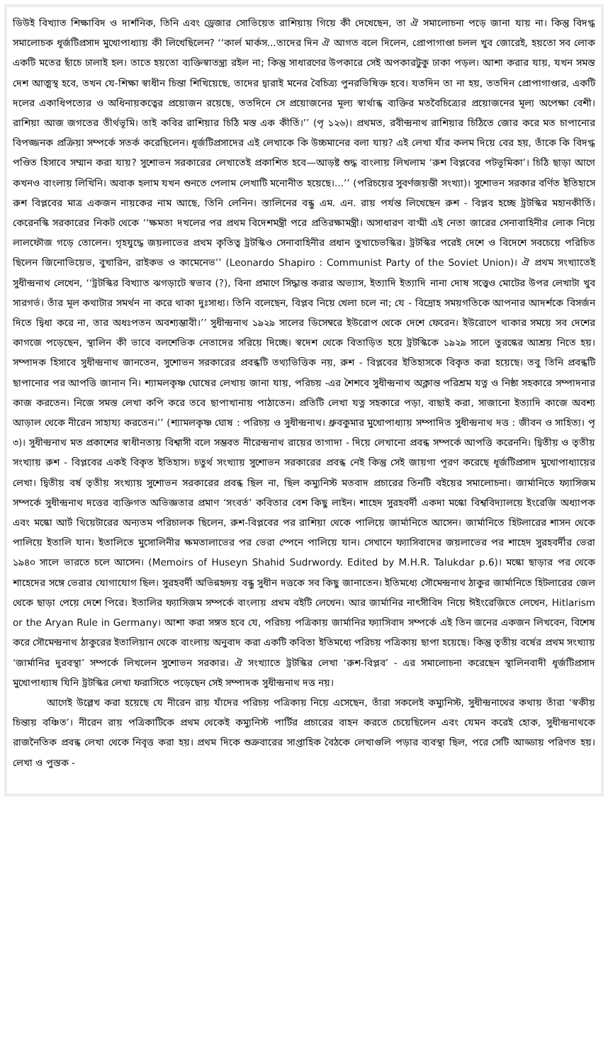ডিউই বিখ্যাত শিক্ষাবিদ ও দার্শনিক, তিনি এবং ড্রেজার সোভিয়েত রাশিয়ায় গিয়ে কী দেখেছেন, তা ঐ সমালোচনা পড়ে জানা যায় না। কিন্তু বিদগ্ধ সমালোচক ধূর্জটিপ্রসাদ মুখোপাধ্যায় কী লিখেছিলেন? ‘‘কার্ল মার্কস...তাদের দিন ঐ আগত বলে দিলেন, প্রোপাগাণ্ডা চলল খুব জোরেই, হয়তো সব লোক একটি মতের ছাঁচে ঢালাই হল। তাতে হয়তো ব্যক্তিস্বাতন্ত্র্য রইল না; কিন্তু সাধারণের উপকারে সেই অপকারটুকু ঢাকা পড়ল। আশা করার যায়, যখন সমস্ত দেশ আত্মস্থ হবে, তখন যে-শিক্ষা স্বাধীন চিন্তা শিখিয়েছে, তাদের দ্বারাই মনের বৈচিত্র্য পুনরভিষিক্ত হবে। যতদিন তা না হয়, ততদিন প্রোপাগাণ্ডার, একটি দলের একাধিপত্যের ও অধিনায়কত্বের প্রয়োজন রয়েছে, ততদিনে সে প্রয়োজনের মূল্য স্বার্থান্ধ ব্যক্তির মতবৈচিত্র্যের প্রয়োজনের মূল্য অপেক্ষা বেশী। রাশিয়া আজ জগতের তীর্থভূমি। তাই কবির রাশিয়ার চিঠি মস্ত এক কীর্তি।’’ (পৃ ১২৬)। প্রথমত, রবীন্দ্রনাথ রাশিয়ার চিঠিতে জোর করে মত চাপানোর বিপজ্জনক প্রক্রিয়া সম্পর্কে সতর্ক করেছিলেন। ধূর্জটিপ্রসাদের এই লেখাকে কি উচ্চমানের বলা যায়? এই লেখা যাঁর কলম দিয়ে বের হয়, তাঁকে কি বিদগ্ধ পণ্ডিত হিসাবে সম্মান করা যায়? সুশোভন সরকারের লেখাতেই প্রকাশিত হবে—আড়ষ্ট শুদ্ধ বাংলায় লিখলাম ‘রুশ বিপ্লবের পটভূমিকা’। চিঠি ছাড়া আগে কখনও বাংলায় লিখিনি। অবাক হলাম যখন শুনতে পেলাম লেখাটি মনোনীত হয়েছে।...’’ (পরিচয়ের সুবর্ণজয়ন্তী সংখ্যা)। সুশোভন সরকার বর্ণিত ইতিহাসে রুশ বিপ্লবের মাত্র একজন নায়কের নাম আছে, তিনি লেনিন। স্তালিনের বন্ধু এম. এন. রায় পর্যন্ত লিখেছেন রুশ - বিপ্লব হচ্ছে ট্রটস্কির মহানকীর্তি। কেরেনস্কি সরকারের নিকট থেকে ‘‘ক্ষমতা দখলের পর প্রথম বিদেশমন্ত্রী পরে প্রতিরক্ষামন্ত্রী। অসাধারণ বাগ্মী এই নেতা জারের সেনাবাহিনীর লোক নিয়ে লালফৌজ গড়ে তোলেন। গৃহযুদ্ধে জয়লাভের প্রথম কৃতিত্ব ট্রটস্কিও সেনাবাহিনীর প্রধান তুখাচেভস্কির। ট্রটস্কির পরেই দেশে ও বিদেশে সবচেয়ে পরিচিত ছিলেন জিনোভিয়েভ, বুখারিন, রাইকভ ও কামেনেভ’’ (Leonardo Shapiro : Communist Party of the Soviet Union)। ঐ প্রথম সংখ্যাতেই সুধীন্দ্রনাথ লেখেন, ‘‘ট্রটস্কির বিখ্যাত ঝগড়াটে স্বভাব (?), বিনা প্রমাণে সিদ্ধান্ত করার অভ্যাস, ইত্যাদি ইত্যাদি নানা দোষ সত্ত্বেও মোটের উপর লেখাটা খুব সারগর্ভ। তাঁর মূল কথাটার সমর্থন না করে থাকা দুঃসাধ্য। তিনি বলেছেন, বিপ্লব নিয়ে খেলা চলে না; যে - বিদ্রোহ সময়গতিকে আপনার আদর্শকে বিসর্জন দিতে দ্বিধা করে না, তার অধঃপতন অবশ্যম্ভাবী।’’ সুধীন্দ্রনাথ ১৯২৯ সালের ডিসেম্বরে ইউরোপ থেকে দেশে ফেরেন। ইউরোপে থাকার সময়ে সব দেশের কাগজে পড়েছেন, স্থালিন কী ভাবে বলশেভিক নেতাদের সরিয়ে দিচ্ছে। স্বদেশ থেকে বিতাড়িত হয়ে ট্রটস্কিকে ১৯২৯ সালে তুরস্কের আশ্রয় নিতে হয়। সম্পাদক হিসাবে সুধীন্দ্রনাথ জানতেন, সুশোভন সরকারের প্রবন্ধটি তথ্যভিত্তিক নয়, রুশ - বিপ্লবের ইতিহাসকে বিকৃত করা হয়েছে। তবু তিনি প্রবন্ধটি ছাপানোর পর আপত্তি জানান নি। শ্যামলকৃষ্ণ ঘোষের লেখায় জানা যায়, পরিচয় -এর শৈশবে সুধীন্দ্রনাথ অক্লান্ত পরিশ্রম যত্ন ও নিষ্ঠা সহকারে সম্পাদনার কাজ করতেন। নিজে সমস্ত লেখা কপি করে তবে ছাপাখানায় পাঠাতেন। প্রতিটি লেখা যত্ন সহকারে পড়া, বাছাই করা, সাজানো ইত্যাদি কাজে অবশ্য আড়াল থেকে নীরেন সাহায্য করতেন।’’ (শ্যামলকৃষ্ণ ঘোষ : পরিচয় ও সুধীন্দ্রনাথ। ধ্রুবকুমার মুখোপাধ্যায় সম্পাদিত সুধীন্দ্রনাথ দত্ত : জীবন ও সাহিত্য। পৃ ৩)। সুধীন্দ্রনাথ মত প্রকাশের স্বাধীনতায় বিশ্বাসী বলে সম্ভবত নীরেন্দ্রনাথ রায়ের তাগাদা - দিয়ে লেখানো প্রবন্ধ সম্পর্কে আপত্তি করেননি। দ্বিতীয় ও তৃতীয় সংখ্যায় রুশ - বিপ্লবের একই বিকৃত ইতিহাস। চতুর্থ সংখ্যায় সুশোভন সরকারের প্রবন্ধ নেই কিন্তু সেই জায়গা পূরণ করেছে ধূর্জটিপ্রসাদ মুখোপাধ্যায়ের লেখা। দ্বিতীয় বর্ষ তৃতীয় সংখ্যায় সুশোভন সরকারের প্রবন্ধ ছিল না, ছিল কম্যুনিস্ট মতবাদ প্রচারের তিনটি বইয়ের সমালোচনা। জার্মানিতে ফ্যাসিজম সম্পর্কে সুধীন্দ্রনাথ দত্তের ব্যক্তিগত অভিজ্ঞতার প্রমাণ ‘সংবর্ত’ কবিতার বেশ কিছু লাইন। শাহেদ সুরহবর্দী একদা মস্কো বিশ্ববিদ্যালয়ে ইংরেজি অধ্যাপক এবং মস্কো আর্ট থিয়েটারের অন্যতম পরিচালক ছিলেন, রুশ-বিপ্লবের পর রাশিয়া থেকে পালিয়ে জার্মানিতে আসেন। জার্মানিতে হিটলারের শাসন থেকে পালিয়ে ইতালি যান। ইতালিতে মুসোলিনীর ক্ষমতালাভের পর ভেরা স্পেনে পালিয়ে যান। সেখানে ফ্যাসিবাদের জয়লাভের পর শাহেদ সুরহবর্দীর ভেরা ১৯৪০ সালে ভারতে চলে আসেন। (Memoirs of Huseyn Shahid Sudrwordy. Edited by M.H.R. Talukdar p.6)। মস্কো ছাড়ার পর থেকে শাহেদের সঙ্গে ভেরার যোগাযোগ ছিল। সুরহবর্দী অভিন্নহৃদয় বন্ধু সুধীন দত্তকে সব কিছু জানাতেন। ইতিমধ্যে সৌমেন্দ্রনাথ ঠাকুর জার্মানিতে হিটলারের জেল থেকে ছাড়া পেয়ে দেশে পিরে। ইতালির ফ্যাসিজম সম্পর্কে বাংলায় প্রথম বইটি লেখেন। আর জার্মানির নাৎসীবিদ নিয়ে ঈইংরেজিতে লেখেন, Hitlarism or the Aryan Rule in Germany। আশা করা সঙ্গত হবে যে, পরিচয় পত্রিকায় জার্মানির ফ্যাসিবাদ সম্পর্কে এই তিন জনের একজন লিখবেন, বিশেষ করে সৌমেন্দ্রনাথ ঠাকুরের ইতালিয়ান থেকে বাংলায় অনুবাদ করা একটি কবিতা ইতিমধ্যে পরিচয় পত্রিকায় ছাপা হয়েছে। কিন্তু তৃতীয় বর্ষের প্রথম সংখ্যায় ‘জার্মানির দুরবস্থা’ সম্পর্কে লিখলেন সুশোভন সরকার। ঐ সংখ্যাতে ট্রটস্কির লেখা ‘রুশ-বিপ্লব’ - এর সমালোচনা করেছেন স্থালিনবাদী ধূর্জটিপ্রসাদ মুখোপাধ্যাষ যিনি ট্রটস্কির লেখা ফরাসিতে পড়েছেন সেই সম্পাদক সুধীন্দ্রনাথ দত্ত নয়।
আগেই উল্লেখ করা হয়েছে যে নীরেন রায় যাঁদের পরিচয় পত্রিকায় নিয়ে এসেছেন, তাঁরা সকলেই কম্যুনিস্ট, সুধীন্দ্রনাথের কথায় তাঁরা ‘স্বকীয় চিন্তায় বঞ্চিত’। নীরেন রায় পত্রিকাটিকে প্রথম থেকেই কম্যুনিস্ট পার্টির প্রচারের বাহন করতে চেয়েছিলেন এবং যেমন করেই হোক, সুধীন্দ্রনাথকে রাজনৈতিক প্রবন্ধ লেখা থেকে নিবৃত্ত করা হয়। প্রথম দিকে শুক্রবারের সাপ্তাহিক বৈঠকে লেখাগুলি পড়ার ব্যবস্থা ছিল, পরে সেটি আড্ডায় পরিণত হয়। লেখা ও পুস্তক -